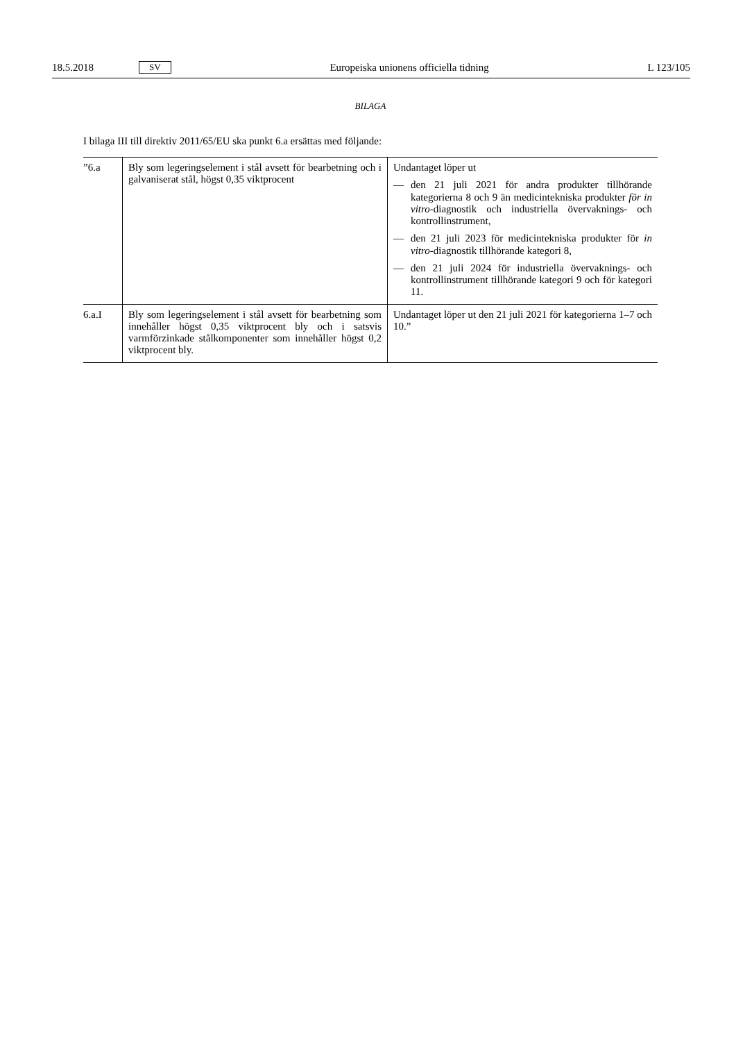18.5.2018 SV Europeiska unionens officiella tidning L 123/105
BILAGA
I bilaga III till direktiv 2011/65/EU ska punkt 6.a ersättas med följande:
| ”6.a | Bly som legeringselement i stål avsett för bearbetning och i galvaniserat stål, högst 0,35 viktprocent | Undantaget löper ut — den 21 juli 2021 för andra produkter tillhörande kategorierna 8 och 9 än medicintekniska produkter för in vitro -diagnostik och industriella övervaknings- och kontrollinstrument, — den 21 juli 2023 för medicintekniska produkter för in vitro -diagnostik tillhörande kategori 8, — den 21 juli 2024 för industriella övervaknings- och kontrollinstrument tillhörande kategori 9 och för kategori 11. |
| 6.a.I | Bly som legeringselement i stål avsett för bearbetning som innehåller högst 0,35 viktprocent bly och i satsvis varmförzinkade stålkomponenter som innehåller högst 0,2 viktprocent bly. | Undantaget löper ut den 21 juli 2021 för kategorierna 1–7 och 10.” |